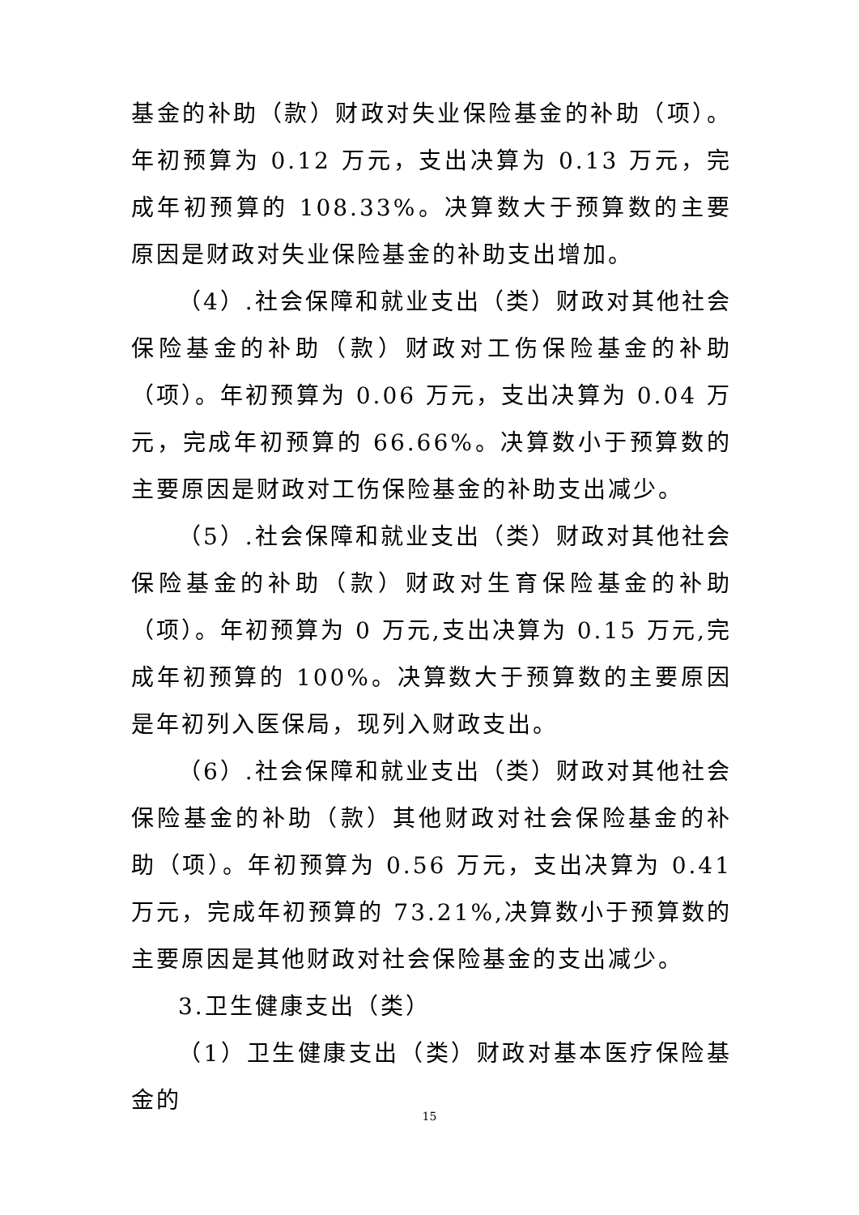基金的补助（款）财政对失业保险基金的补助（项）。年初预算为 0.12 万元，支出决算为 0.13 万元，完成年初预算的 108.33%。决算数大于预算数的主要原因是财政对失业保险基金的补助支出增加。
（4）.社会保障和就业支出（类）财政对其他社会保险基金的补助（款）财政对工伤保险基金的补助（项）。年初预算为 0.06 万元，支出决算为 0.04 万元，完成年初预算的 66.66%。决算数小于预算数的主要原因是财政对工伤保险基金的补助支出减少。
（5）.社会保障和就业支出（类）财政对其他社会保险基金的补助（款）财政对生育保险基金的补助（项）。年初预算为 0 万元,支出决算为 0.15 万元,完成年初预算的 100%。决算数大于预算数的主要原因是年初列入医保局，现列入财政支出。
（6）.社会保障和就业支出（类）财政对其他社会保险基金的补助（款）其他财政对社会保险基金的补助（项）。年初预算为 0.56 万元，支出决算为 0.41 万元，完成年初预算的 73.21%,决算数小于预算数的主要原因是其他财政对社会保险基金的支出减少。
3.卫生健康支出（类）
（1）卫生健康支出（类）财政对基本医疗保险基金的
15